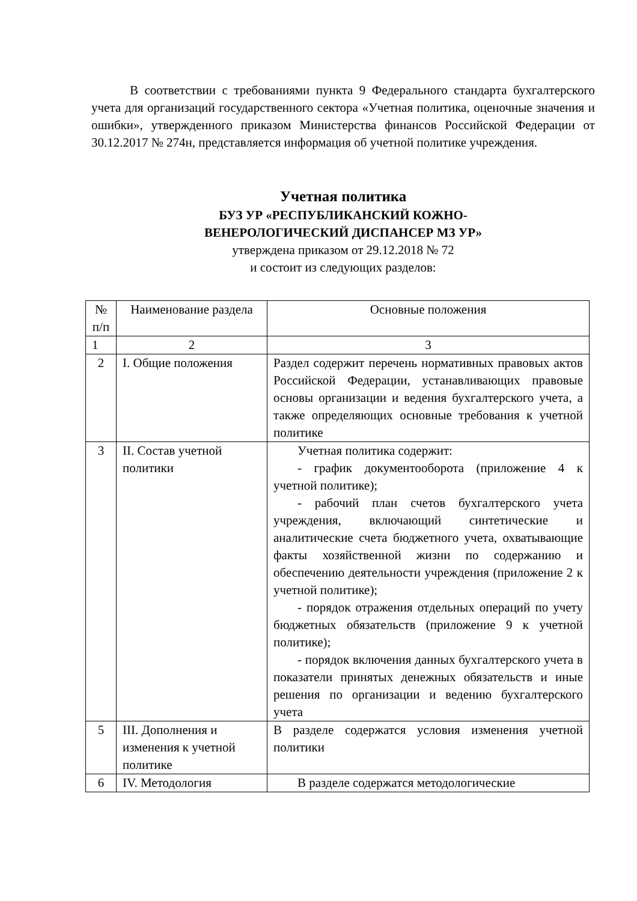В соответствии с требованиями пункта 9 Федерального стандарта бухгалтерского учета для организаций государственного сектора «Учетная политика, оценочные значения и ошибки», утвержденного приказом Министерства финансов Российской Федерации от 30.12.2017 № 274н, представляется информация об учетной политике учреждения.
Учетная политика
БУЗ УР «РЕСПУБЛИКАНСКИЙ КОЖНО-
ВЕНЕРОЛОГИЧЕСКИЙ ДИСПАНСЕР МЗ УР»
утверждена приказом от 29.12.2018 № 72
и состоит из следующих разделов:
| № п/п | Наименование раздела | Основные положения |
| --- | --- | --- |
| 1 | 2 | 3 |
| 2 | I. Общие положения | Раздел содержит перечень нормативных правовых актов Российской Федерации, устанавливающих правовые основы организации и ведения бухгалтерского учета, а также определяющих основные требования к учетной политике |
| 3 | II. Состав учетной политики | Учетная политика содержит: - график документооборота (приложение 4 к учетной политике); - рабочий план счетов бухгалтерского учета учреждения, включающий синтетические и аналитические счета бюджетного учета, охватывающие факты хозяйственной жизни по содержанию и обеспечению деятельности учреждения (приложение 2 к учетной политике); - порядок отражения отдельных операций по учету бюджетных обязательств (приложение 9 к учетной политике); - порядок включения данных бухгалтерского учета в показатели принятых денежных обязательств и иные решения по организации и ведению бухгалтерского учета |
| 5 | III. Дополнения и изменения к учетной политике | В разделе содержатся условия изменения учетной политики |
| 6 | IV. Методология | В разделе содержатся методологические |